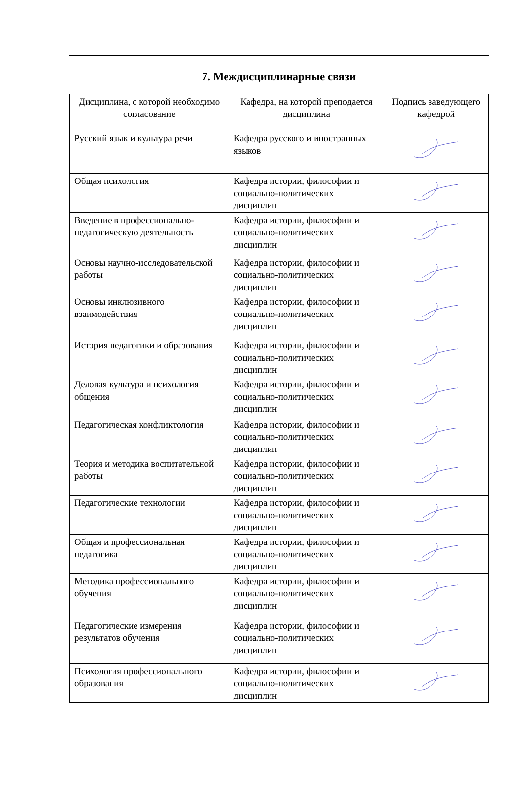7. Междисциплинарные связи
| Дисциплина, с которой необходимо согласование | Кафедра, на которой преподается дисциплина | Подпись заведующего кафедрой |
| --- | --- | --- |
| Русский язык и культура речи | Кафедра русского и иностранных языков | |
| Общая психология | Кафедра истории, философии и социально-политических дисциплин | |
| Введение в профессионально-педагогическую деятельность | Кафедра истории, философии и социально-политических дисциплин | |
| Основы научно-исследовательской работы | Кафедра истории, философии и социально-политических дисциплин | |
| Основы инклюзивного взаимодействия | Кафедра истории, философии и социально-политических дисциплин | |
| История педагогики и образования | Кафедра истории, философии и социально-политических дисциплин | |
| Деловая культура и психология общения | Кафедра истории, философии и социально-политических дисциплин | |
| Педагогическая конфликтология | Кафедра истории, философии и социально-политических дисциплин | |
| Теория и методика воспитательной работы | Кафедра истории, философии и социально-политических дисциплин | |
| Педагогические технологии | Кафедра истории, философии и социально-политических дисциплин | |
| Общая и профессиональная педагогика | Кафедра истории, философии и социально-политических дисциплин | |
| Методика профессионального обучения | Кафедра истории, философии и социально-политических дисциплин | |
| Педагогические измерения результатов обучения | Кафедра истории, философии и социально-политических дисциплин | |
| Психология профессионального образования | Кафедра истории, философии и социально-политических дисциплин | |